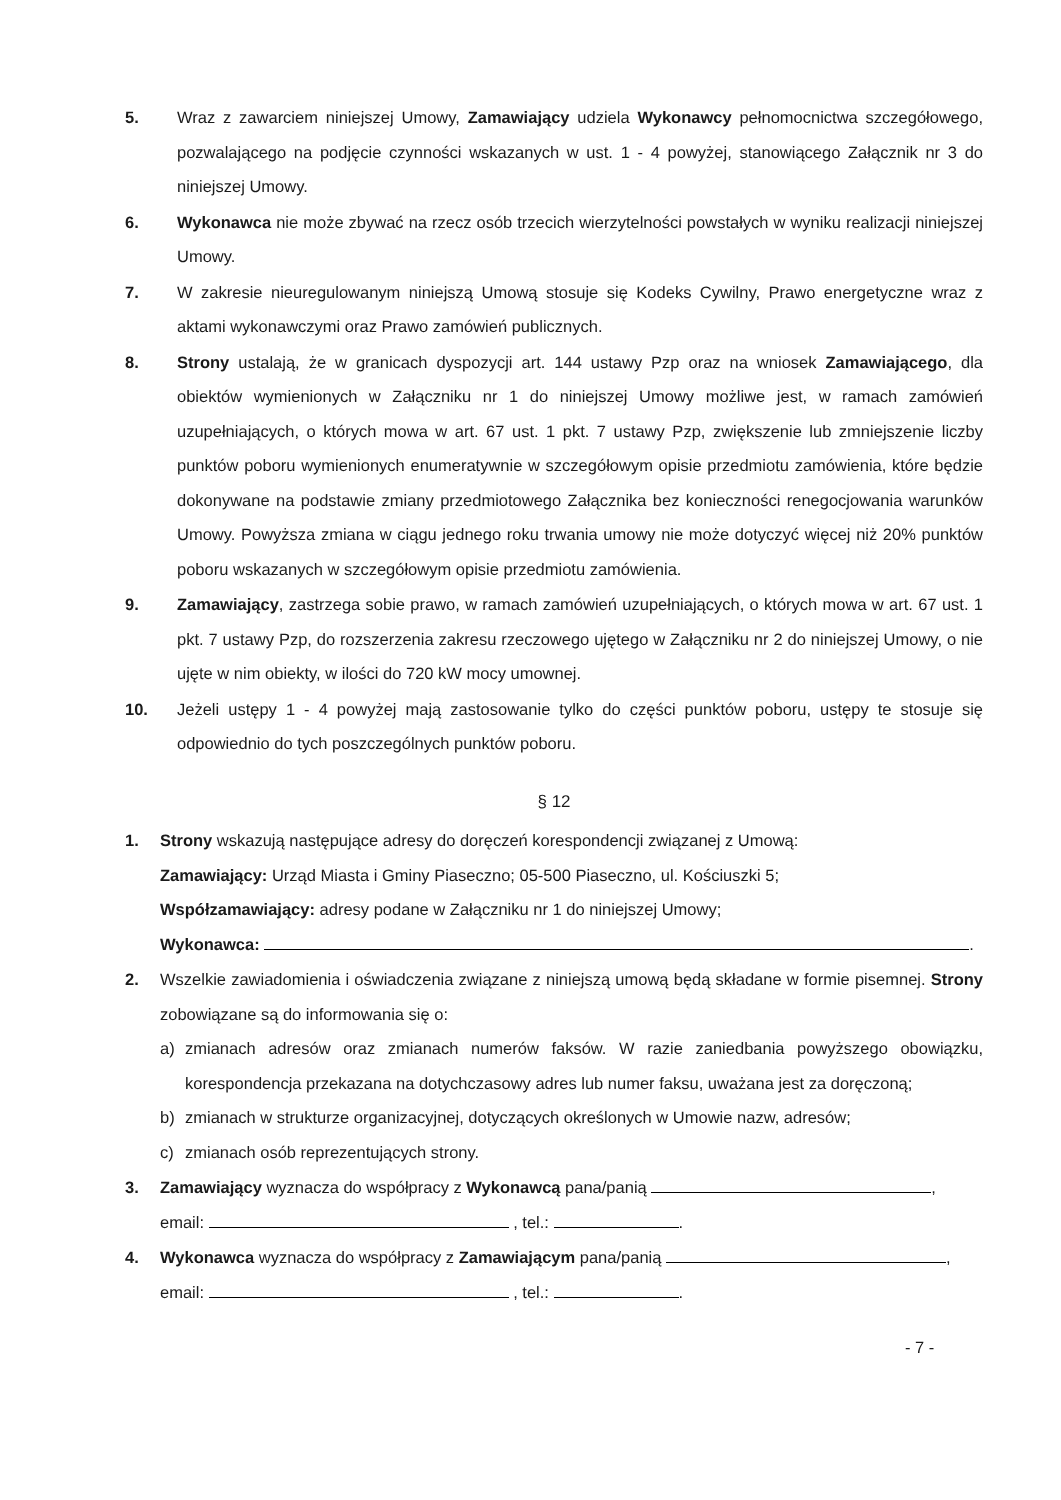5. Wraz z zawarciem niniejszej Umowy, Zamawiający udziela Wykonawcy pełnomocnictwa szczegółowego, pozwalającego na podjęcie czynności wskazanych w ust. 1 - 4 powyżej, stanowiącego Załącznik nr 3 do niniejszej Umowy.
6. Wykonawca nie może zbywać na rzecz osób trzecich wierzytelności powstałych w wyniku realizacji niniejszej Umowy.
7. W zakresie nieuregulowanym niniejszą Umową stosuje się Kodeks Cywilny, Prawo energetyczne wraz z aktami wykonawczymi oraz Prawo zamówień publicznych.
8. Strony ustalają, że w granicach dyspozycji art. 144 ustawy Pzp oraz na wniosek Zamawiającego, dla obiektów wymienionych w Załączniku nr 1 do niniejszej Umowy możliwe jest, w ramach zamówień uzupełniających, o których mowa w art. 67 ust. 1 pkt. 7 ustawy Pzp, zwiększenie lub zmniejszenie liczby punktów poboru wymienionych enumeratywnie w szczegółowym opisie przedmiotu zamówienia, które będzie dokonywane na podstawie zmiany przedmiotowego Załącznika bez konieczności renegocjowania warunków Umowy. Powyższa zmiana w ciągu jednego roku trwania umowy nie może dotyczyć więcej niż 20% punktów poboru wskazanych w szczegółowym opisie przedmiotu zamówienia.
9. Zamawiający, zastrzega sobie prawo, w ramach zamówień uzupełniających, o których mowa w art. 67 ust. 1 pkt. 7 ustawy Pzp, do rozszerzenia zakresu rzeczowego ujętego w Załączniku nr 2 do niniejszej Umowy, o nie ujęte w nim obiekty, w ilości do 720 kW mocy umownej.
10. Jeżeli ustępy 1 - 4 powyżej mają zastosowanie tylko do części punktów poboru, ustępy te stosuje się odpowiednio do tych poszczególnych punktów poboru.
§ 12
1. Strony wskazują następujące adresy do doręczeń korespondencji związanej z Umową:
Zamawiający: Urząd Miasta i Gminy Piaseczno; 05-500 Piaseczno, ul. Kościuszki 5;
Współzamawiający: adresy podane w Załączniku nr 1 do niniejszej Umowy;
Wykonawca: .
2. Wszelkie zawiadomienia i oświadczenia związane z niniejszą umową będą składane w formie pisemnej. Strony zobowiązane są do informowania się o:
a) zmianach adresów oraz zmianach numerów faksów. W razie zaniedbania powyższego obowiązku, korespondencja przekazana na dotychczasowy adres lub numer faksu, uważana jest za doręczoną;
b) zmianach w strukturze organizacyjnej, dotyczących określonych w Umowie nazw, adresów;
c) zmianach osób reprezentujących strony.
3. Zamawiający wyznacza do współpracy z Wykonawcą pana/panią ,
email: , tel.: .
4. Wykonawca wyznacza do współpracy z Zamawiającym pana/panią ,
email: , tel.: .
- 7 -